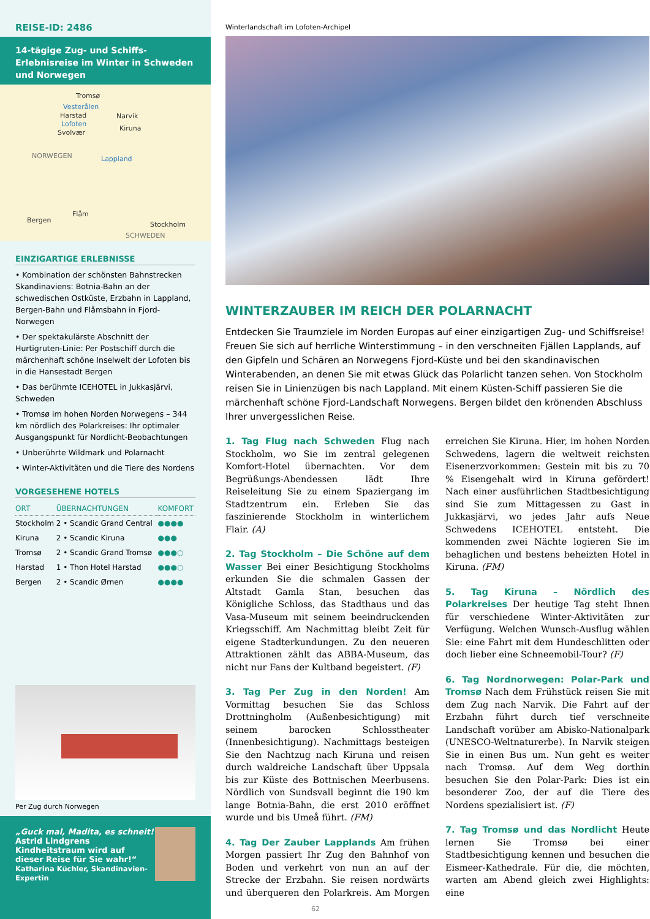REISE-ID: 2486
14-tägige Zug- und Schiffs-Erlebnisreise im Winter in Schweden und Norwegen
Tromsø
Vesterålen
Harstad Narvik
Lofoten
Svolvær
Kiruna
NORWEGEN Lappland
Flåm
Bergen
Stockholm
SCHWEDEN
EINZIGARTIGE ERLEBNISSE
• Kombination der schönsten Bahnstrecken Skandinaviens: Botnia-Bahn an der schwedischen Ostküste, Erzbahn in Lappland, Bergen-Bahn und Flåmsbahn in Fjord-Norwegen
• Der spektakulärste Abschnitt der Hurtigruten-Linie: Per Postschiff durch die märchenhaft schöne Inselwelt der Lofoten bis in die Hansestadt Bergen
• Das berühmte ICEHOTEL in Jukkasjärvi, Schweden
• Tromsø im hohen Norden Norwegens – 344 km nördlich des Polarkreises: Ihr optimaler Ausgangspunkt für Nordlicht-Beobachtungen
• Unberührte Wildmark und Polarnacht
• Winter-Aktivitäten und die Tiere des Nordens
VORGESEHENE HOTELS
| ORT | ÜBERNACHTUNGEN | KOMFORT |
| --- | --- | --- |
| Stockholm | 2 • Scandic Grand Central | ●●●● |
| Kiruna | 2 • Scandic Kiruna | ●●● |
| Tromsø | 2 • Scandic Grand Tromsø | ●●●○ |
| Harstad | 1 • Thon Hotel Harstad | ●●●○ |
| Bergen | 2 • Scandic Ørnen | ●●●● |
Per Zug durch Norwegen
„Guck mal, Madita, es schneit!
Astrid Lindgrens Kindheitstraum wird auf dieser Reise für Sie wahr!“
Katharina Küchler, Skandinavien-Expertin
Winterlandschaft im Lofoten-Archipel
WINTERZAUBER IM REICH DER POLARNACHT
Entdecken Sie Traumziele im Norden Europas auf einer einzigartigen Zug- und Schiffsreise! Freuen Sie sich auf herrliche Winterstimmung – in den verschneiten Fjällen Lapplands, auf den Gipfeln und Schären an Norwegens Fjord-Küste und bei den skandinavischen Winterabenden, an denen Sie mit etwas Glück das Polarlicht tanzen sehen. Von Stockholm reisen Sie in Linienzügen bis nach Lappland. Mit einem Küsten-Schiff passieren Sie die märchenhaft schöne Fjord-Landschaft Norwegens. Bergen bildet den krönenden Abschluss Ihrer unvergesslichen Reise.
1. Tag Flug nach Schweden Flug nach Stockholm, wo Sie im zentral gelegenen Komfort-Hotel übernachten. Vor dem Begrüßungs-Abendessen lädt Ihre Reiseleitung Sie zu einem Spaziergang im Stadtzentrum ein. Erleben Sie das faszinierende Stockholm in winterlichem Flair. (A)
2. Tag Stockholm – Die Schöne auf dem Wasser Bei einer Besichtigung Stockholms erkunden Sie die schmalen Gassen der Altstadt Gamla Stan, besuchen das Königliche Schloss, das Stadthaus und das Vasa-Museum mit seinem beeindruckenden Kriegsschiff. Am Nachmittag bleibt Zeit für eigene Stadterkundungen. Zu den neueren Attraktionen zählt das ABBA-Museum, das nicht nur Fans der Kultband begeistert. (F)
3. Tag Per Zug in den Norden! Am Vormittag besuchen Sie das Schloss Drottningholm (Außenbesichtigung) mit seinem barocken Schlosstheater (Innenbesichtigung). Nachmittags besteigen Sie den Nachtzug nach Kiruna und reisen durch waldreiche Landschaft über Uppsala bis zur Küste des Bottnischen Meerbusens. Nördlich von Sundsvall beginnt die 190 km lange Botnia-Bahn, die erst 2010 eröffnet wurde und bis Umeå führt. (FM)
4. Tag Der Zauber Lapplands Am frühen Morgen passiert Ihr Zug den Bahnhof von Boden und verkehrt von nun an auf der Strecke der Erzbahn. Sie reisen nordwärts und überqueren den Polarkreis. Am Morgen erreichen Sie Kiruna. Hier, im hohen Norden Schwedens, lagern die weltweit reichsten Eisenerzvorkommen: Gestein mit bis zu 70 % Eisengehalt wird in Kiruna gefördert! Nach einer ausführlichen Stadtbesichtigung sind Sie zum Mittagessen zu Gast in Jukkasjärvi, wo jedes Jahr aufs Neue Schwedens ICEHOTEL entsteht. Die kommenden zwei Nächte logieren Sie im behaglichen und bestens beheizten Hotel in Kiruna. (FM)
5. Tag Kiruna – Nördlich des Polarkreises Der heutige Tag steht Ihnen für verschiedene Winter-Aktivitäten zur Verfügung. Welchen Wunsch-Ausflug wählen Sie: eine Fahrt mit dem Hundeschlitten oder doch lieber eine Schneemobil-Tour? (F)
6. Tag Nordnorwegen: Polar-Park und Tromsø Nach dem Frühstück reisen Sie mit dem Zug nach Narvik. Die Fahrt auf der Erzbahn führt durch tief verschneite Landschaft vorüber am Abisko-Nationalpark (UNESCO-Weltnaturerbe). In Narvik steigen Sie in einen Bus um. Nun geht es weiter nach Tromsø. Auf dem Weg dorthin besuchen Sie den Polar-Park: Dies ist ein besonderer Zoo, der auf die Tiere des Nordens spezialisiert ist. (F)
7. Tag Tromsø und das Nordlicht Heute lernen Sie Tromsø bei einer Stadtbesichtigung kennen und besuchen die Eismeer-Kathedrale. Für die, die möchten, warten am Abend gleich zwei Highlights: eine
62